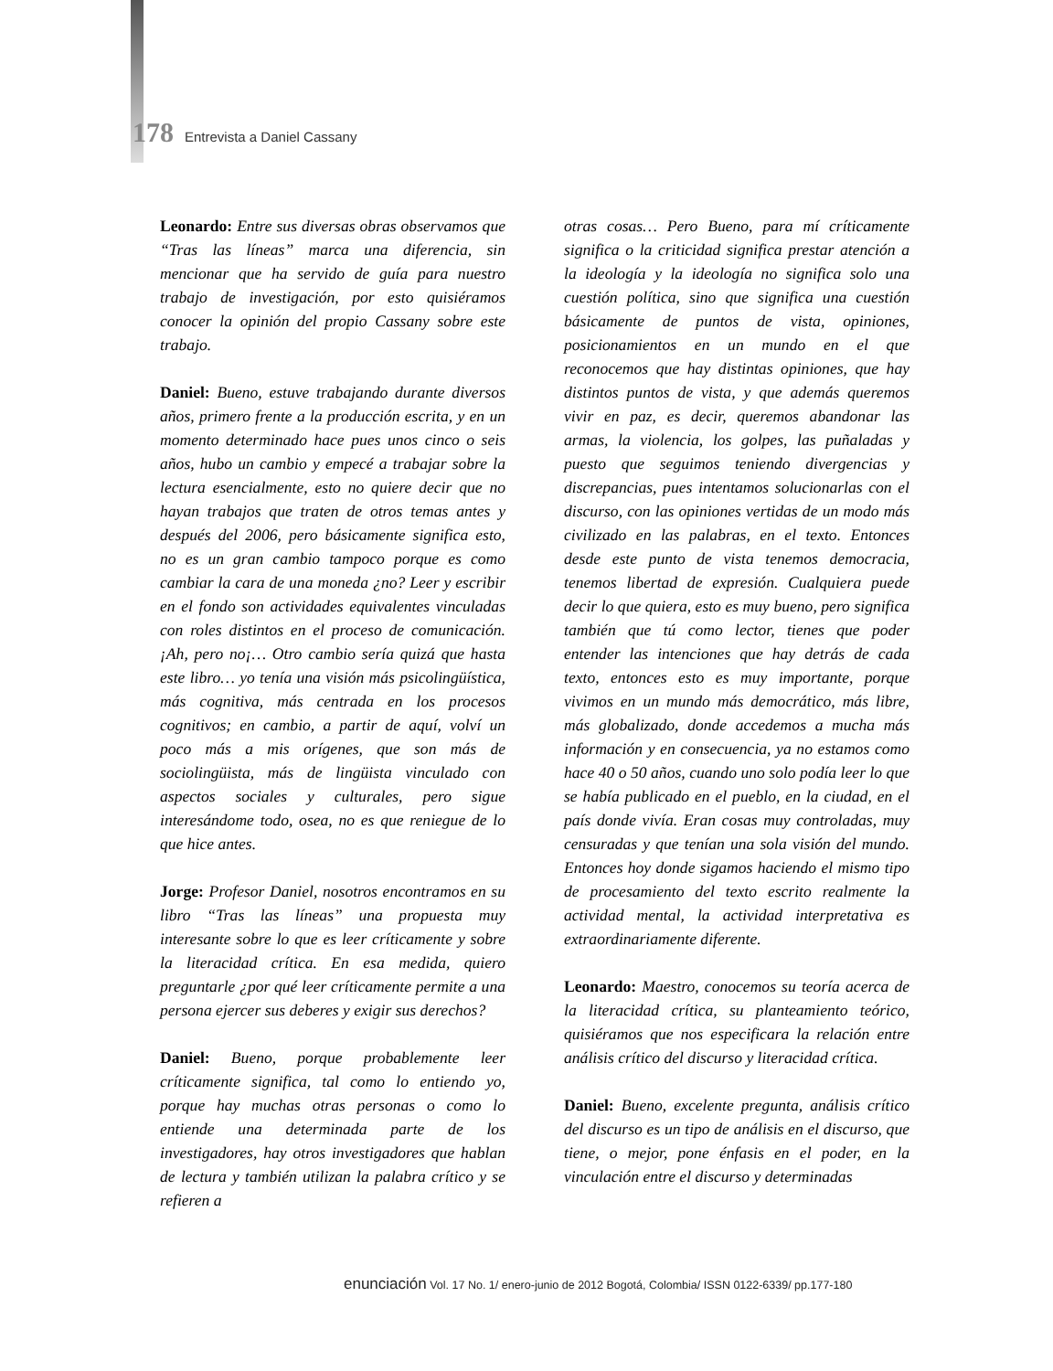178 Entrevista a Daniel Cassany
Leonardo: Entre sus diversas obras observamos que “Tras las líneas” marca una diferencia, sin mencionar que ha servido de guía para nuestro trabajo de investigación, por esto quisiéramos conocer la opinión del propio Cassany sobre este trabajo.
Daniel: Bueno, estuve trabajando durante diversos años, primero frente a la producción escrita, y en un momento determinado hace pues unos cinco o seis años, hubo un cambio y empecé a trabajar sobre la lectura esencialmente, esto no quiere decir que no hayan trabajos que traten de otros temas antes y después del 2006, pero básicamente significa esto, no es un gran cambio tampoco porque es como cambiar la cara de una moneda ¿no? Leer y escribir en el fondo son actividades equivalentes vinculadas con roles distintos en el proceso de comunicación. ¡Ah, pero no¡… Otro cambio sería quizá que hasta este libro… yo tenía una visión más psicolingüística, más cognitiva, más centrada en los procesos cognitivos; en cambio, a partir de aquí, volví un poco más a mis orígenes, que son más de sociolingüista, más de lingüista vinculado con aspectos sociales y culturales, pero sigue interesándome todo, osea, no es que reniegue de lo que hice antes.
Jorge: Profesor Daniel, nosotros encontramos en su libro “Tras las líneas” una propuesta muy interesante sobre lo que es leer críticamente y sobre la literacidad crítica. En esa medida, quiero preguntarle ¿por qué leer críticamente permite a una persona ejercer sus deberes y exigir sus derechos?
Daniel: Bueno, porque probablemente leer críticamente significa, tal como lo entiendo yo, porque hay muchas otras personas o como lo entiende una determinada parte de los investigadores, hay otros investigadores que hablan de lectura y también utilizan la palabra crítico y se refieren a
otras cosas… Pero Bueno, para mí críticamente significa o la criticidad significa prestar atención a la ideología y la ideología no significa solo una cuestión política, sino que significa una cuestión básicamente de puntos de vista, opiniones, posicionamientos en un mundo en el que reconocemos que hay distintas opiniones, que hay distintos puntos de vista, y que además queremos vivir en paz, es decir, queremos abandonar las armas, la violencia, los golpes, las puñaladas y puesto que seguimos teniendo divergencias y discrepancias, pues intentamos solucionarlas con el discurso, con las opiniones vertidas de un modo más civilizado en las palabras, en el texto. Entonces desde este punto de vista tenemos democracia, tenemos libertad de expresión. Cualquiera puede decir lo que quiera, esto es muy bueno, pero significa también que tú como lector, tienes que poder entender las intenciones que hay detrás de cada texto, entonces esto es muy importante, porque vivimos en un mundo más democrático, más libre, más globalizado, donde accedemos a mucha más información y en consecuencia, ya no estamos como hace 40 o 50 años, cuando uno solo podía leer lo que se había publicado en el pueblo, en la ciudad, en el país donde vivía. Eran cosas muy controladas, muy censuradas y que tenían una sola visión del mundo. Entonces hoy donde sigamos haciendo el mismo tipo de procesamiento del texto escrito realmente la actividad mental, la actividad interpretativa es extraordinariamente diferente.
Leonardo: Maestro, conocemos su teoría acerca de la literacidad crítica, su planteamiento teórico, quisiéramos que nos especificara la relación entre análisis crítico del discurso y literacidad crítica.
Daniel: Bueno, excelente pregunta, análisis crítico del discurso es un tipo de análisis en el discurso, que tiene, o mejor, pone énfasis en el poder, en la vinculación entre el discurso y determinadas
enunciación Vol. 17 No. 1/ enero-junio de 2012 Bogotá, Colombia/ ISSN 0122-6339/ pp.177-180